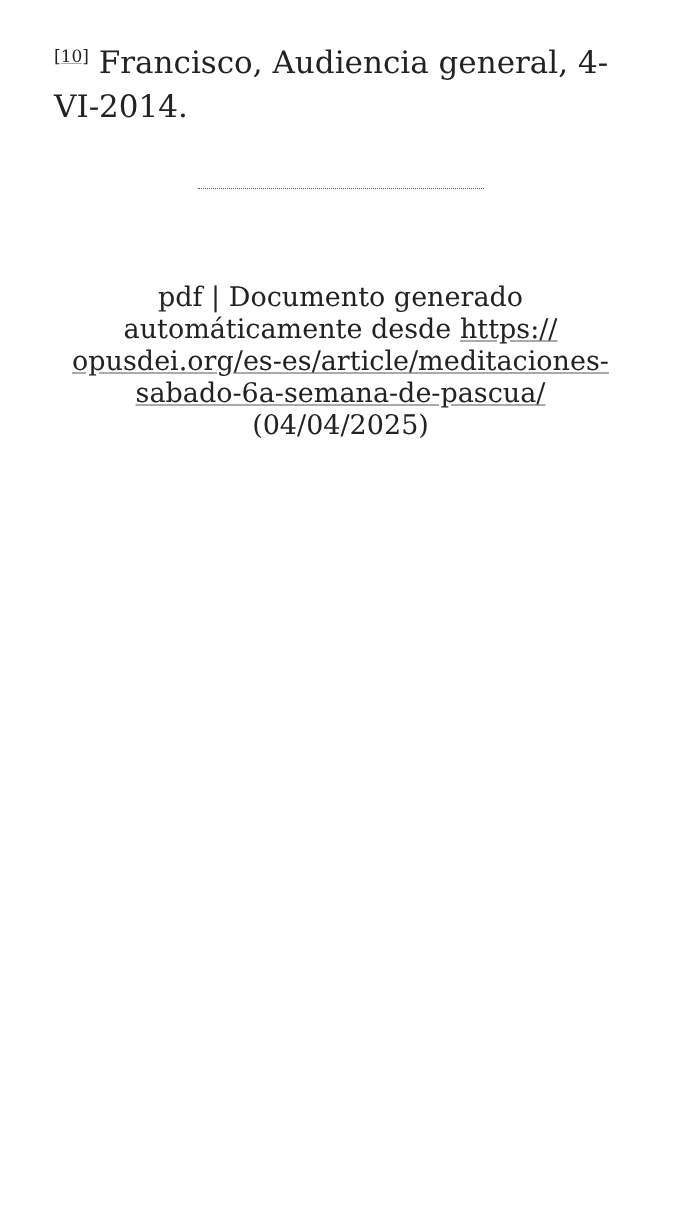<sup>[10]</sup> Francisco, Audiencia general, 4-VI-2014.
pdf | Documento generado automáticamente desde https://
opusdei.org/es-es/article/meditaciones-
sabado-6a-semana-de-pascua/
(04/04/2025)